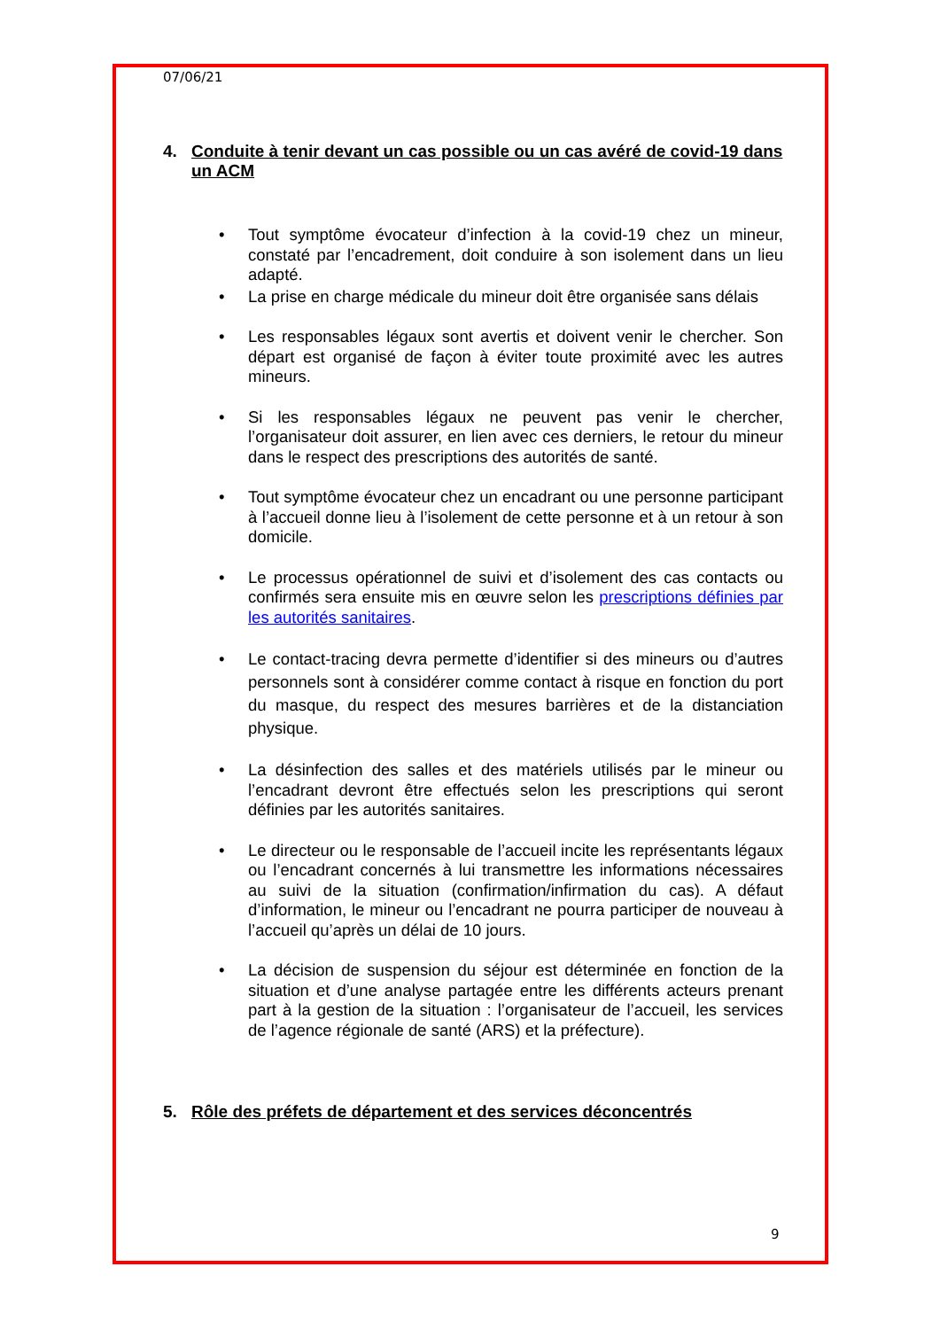07/06/21
4. Conduite à tenir devant un cas possible ou un cas avéré de covid-19 dans un ACM
• Tout symptôme évocateur d’infection à la covid-19 chez un mineur, constaté par l’encadrement, doit conduire à son isolement dans un lieu adapté.
• La prise en charge médicale du mineur doit être organisée sans délais
• Les responsables légaux sont avertis et doivent venir le chercher. Son départ est organisé de façon à éviter toute proximité avec les autres mineurs.
• Si les responsables légaux ne peuvent pas venir le chercher, l’organisateur doit assurer, en lien avec ces derniers, le retour du mineur dans le respect des prescriptions des autorités de santé.
• Tout symptôme évocateur chez un encadrant ou une personne participant à l’accueil donne lieu à l’isolement de cette personne et à un retour à son domicile.
• Le processus opérationnel de suivi et d’isolement des cas contacts ou confirmés sera ensuite mis en œuvre selon les prescriptions définies par les autorités sanitaires.
• Le contact-tracing devra permette d’identifier si des mineurs ou d’autres personnels sont à considérer comme contact à risque en fonction du port du masque, du respect des mesures barrières et de la distanciation physique.
• La désinfection des salles et des matériels utilisés par le mineur ou l’encadrant devront être effectués selon les prescriptions qui seront définies par les autorités sanitaires.
• Le directeur ou le responsable de l’accueil incite les représentants légaux ou l’encadrant concernés à lui transmettre les informations nécessaires au suivi de la situation (confirmation/infirmation du cas). A défaut d’information, le mineur ou l’encadrant ne pourra participer de nouveau à l’accueil qu’après un délai de 10 jours.
• La décision de suspension du séjour est déterminée en fonction de la situation et d’une analyse partagée entre les différents acteurs prenant part à la gestion de la situation : l’organisateur de l’accueil, les services de l’agence régionale de santé (ARS) et la préfecture).
5. Rôle des préfets de département et des services déconcentrés
9